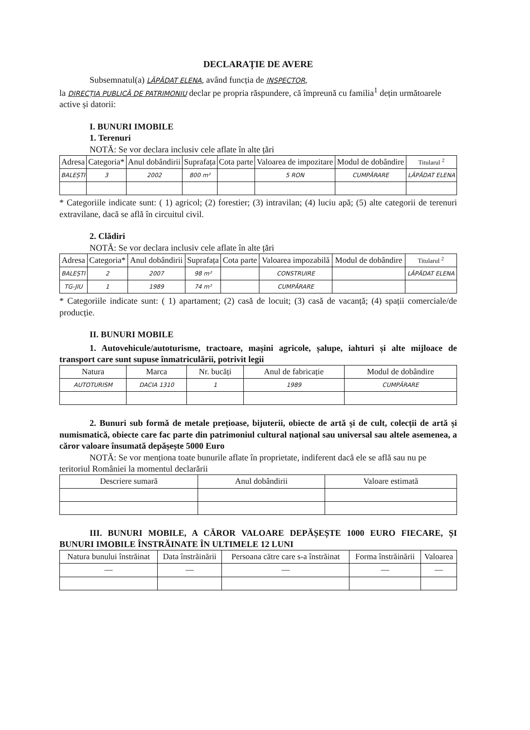DECLARAȚIE DE AVERE
Subsemnatul(a) LĂPĂDAT ELENA, având funcția de INSPECTOR,
la DIRECȚIA PUBLICĂ DE PATRIMONIU declar pe propria răspundere, că împreună cu familia<sup>1</sup> dețin următoarele active și datorii:
I. BUNURI IMOBILE
1. Terenuri
NOTĂ: Se vor declara inclusiv cele aflate în alte țări
| Adresa | Categoria* | Anul dobândirii | Suprafața | Cota parte | Valoarea de impozitare | Modul de dobândire | Titularul <sup>2</sup> |
| --- | --- | --- | --- | --- | --- | --- | --- |
| BALEȘTI | 3 | 2002 | 800 m² | | 5 RON | CUMPĂRARE | LĂPĂDAT ELENA |
* Categoriile indicate sunt: ( 1) agricol; (2) forestier; (3) intravilan; (4) luciu apă; (5) alte categorii de terenuri extravilane, dacă se află în circuitul civil.
2. Clădiri
NOTĂ: Se vor declara inclusiv cele aflate în alte țări
| Adresa | Categoria* | Anul dobândirii | Suprafața | Cota parte | Valoarea impozabilă | Modul de dobândire | Titularul <sup>2</sup> |
| --- | --- | --- | --- | --- | --- | --- | --- |
| BALEȘTI | 2 | 2007 | 98 m² | | CONSTRUIRE | | LĂPĂDAT ELENA |
| TG-JIU | 1 | 1989 | 74 m² | | CUMPĂRARE | | |
* Categoriile indicate sunt: ( 1) apartament; (2) casă de locuit; (3) casă de vacanță; (4) spații comerciale/de producție.
II. BUNURI MOBILE
1. Autovehicule/autoturisme, tractoare, mașini agricole, șalupe, iahturi și alte mijloace de transport care sunt supuse înmatriculării, potrivit legii
| Natura | Marca | Nr. bucăți | Anul de fabricație | Modul de dobândire |
| --- | --- | --- | --- | --- |
| AUTOTURISM | DACIA 1310 | 1 | 1989 | CUMPĂRARE |
2. Bunuri sub formă de metale prețioase, bijuterii, obiecte de artă și de cult, colecții de artă și numismatică, obiecte care fac parte din patrimoniul cultural național sau universal sau altele asemenea, a căror valoare însumată depășește 5000 Euro
NOTĂ: Se vor menționa toate bunurile aflate în proprietate, indiferent dacă ele se află sau nu pe teritoriul României la momentul declarării
| Descriere sumară | Anul dobândirii | Valoare estimată |
| --- | --- | --- |
III. BUNURI MOBILE, A CĂROR VALOARE DEPĂȘEȘTE 1000 EURO FIECARE, ȘI BUNURI IMOBILE ÎNSTRĂINATE ÎN ULTIMELE 12 LUNI
| Natura bunului înstrăinat | Data înstrăinării | Persoana către care s-a înstrăinat | Forma înstrăinării | Valoarea |
| --- | --- | --- | --- | --- |
| — | — | — | — | — |